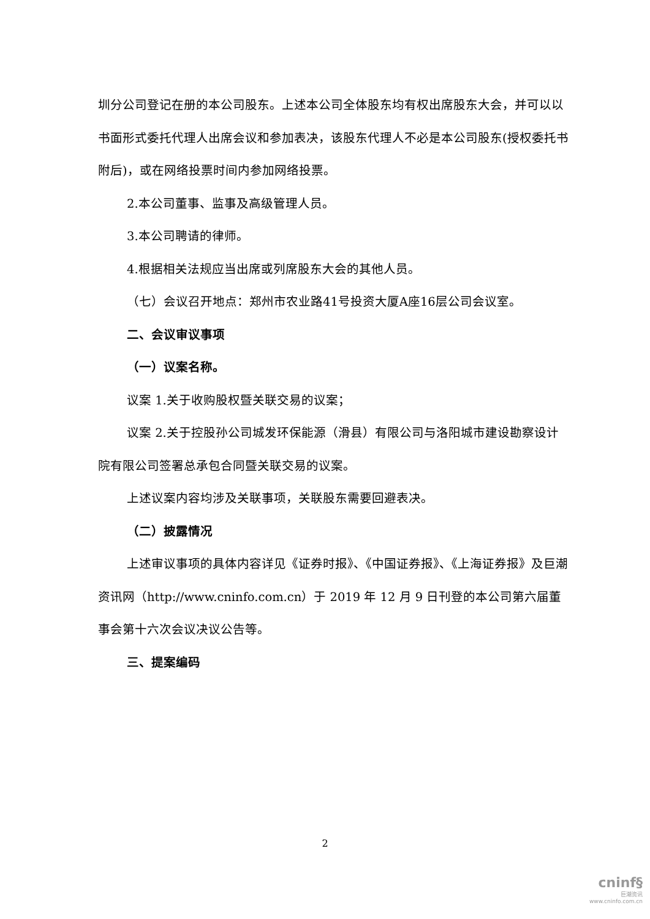圳分公司登记在册的本公司股东。上述本公司全体股东均有权出席股东大会，并可以以书面形式委托代理人出席会议和参加表决，该股东代理人不必是本公司股东(授权委托书附后)，或在网络投票时间内参加网络投票。
2.本公司董事、监事及高级管理人员。
3.本公司聘请的律师。
4.根据相关法规应当出席或列席股东大会的其他人员。
（七）会议召开地点：郑州市农业路41号投资大厦A座16层公司会议室。
二、会议审议事项
（一）议案名称。
议案 1.关于收购股权暨关联交易的议案；
议案 2.关于控股孙公司城发环保能源（滑县）有限公司与洛阳城市建设勘察设计院有限公司签署总承包合同暨关联交易的议案。
上述议案内容均涉及关联事项，关联股东需要回避表决。
（二）披露情况
上述审议事项的具体内容详见《证券时报》、《中国证券报》、《上海证券报》及巨潮资讯网（http://www.cninfo.com.cn）于 2019 年 12 月 9 日刊登的本公司第六届董事会第十六次会议决议公告等。
三、提案编码
2
cninf§
巨潮资讯
www.cninfo.com.cn